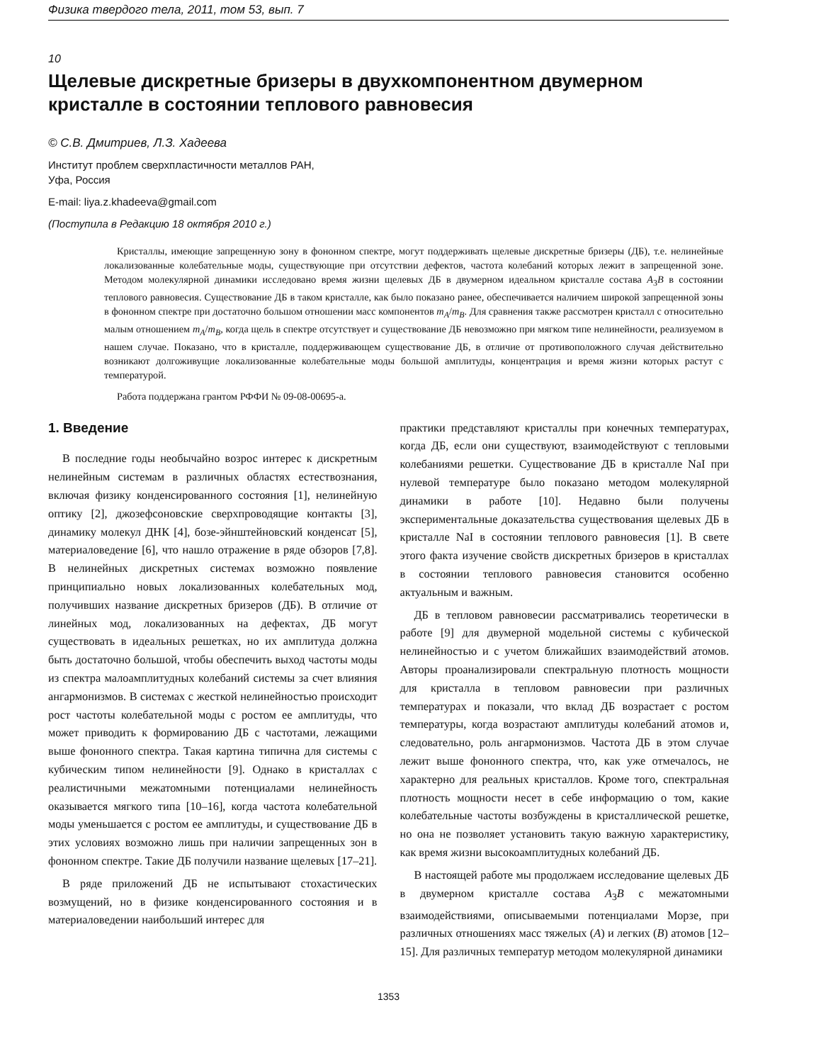Физика твердого тела, 2011, том 53, вып. 7
10
Щелевые дискретные бризеры в двухкомпонентном двумерном кристалле в состоянии теплового равновесия
© С.В. Дмитриев, Л.З. Хадеева
Институт проблем сверхпластичности металлов РАН,
Уфа, Россия
E-mail: liya.z.khadeeva@gmail.com
(Поступила в Редакцию 18 октября 2010 г.)
Кристаллы, имеющие запрещенную зону в фононном спектре, могут поддерживать щелевые дискретные бризеры (ДБ), т.е. нелинейные локализованные колебательные моды, существующие при отсутствии дефектов, частота колебаний которых лежит в запрещенной зоне. Методом молекулярной динамики исследовано время жизни щелевых ДБ в двумерном идеальном кристалле состава A<sub>3</sub>B в состоянии теплового равновесия. Существование ДБ в таком кристалле, как было показано ранее, обеспечивается наличием широкой запрещенной зоны в фононном спектре при достаточно большом отношении масс компонентов m<sub>A</sub>/m<sub>B</sub>. Для сравнения также рассмотрен кристалл с относительно малым отношением m<sub>A</sub>/m<sub>B</sub>, когда щель в спектре отсутствует и существование ДБ невозможно при мягком типе нелинейности, реализуемом в нашем случае. Показано, что в кристалле, поддерживающем существование ДБ, в отличие от противоположного случая действительно возникают долгоживущие локализованные колебательные моды большой амплитуды, концентрация и время жизни которых растут с температурой.
Работа поддержана грантом РФФИ № 09-08-00695-а.
1. Введение
В последние годы необычайно возрос интерес к дискретным нелинейным системам в различных областях естествознания, включая физику конденсированного состояния [1], нелинейную оптику [2], джозефсоновские сверхпроводящие контакты [3], динамику молекул ДНК [4], бозе-эйнштейновский конденсат [5], материаловедение [6], что нашло отражение в ряде обзоров [7,8]. В нелинейных дискретных системах возможно появление принципиально новых локализованных колебательных мод, получивших название дискретных бризеров (ДБ). В отличие от линейных мод, локализованных на дефектах, ДБ могут существовать в идеальных решетках, но их амплитуда должна быть достаточно большой, чтобы обеспечить выход частоты моды из спектра малоамплитудных колебаний системы за счет влияния ангармонизмов. В системах с жесткой нелинейностью происходит рост частоты колебательной моды с ростом ее амплитуды, что может приводить к формированию ДБ с частотами, лежащими выше фононного спектра. Такая картина типична для системы с кубическим типом нелинейности [9]. Однако в кристаллах с реалистичными межатомными потенциалами нелинейность оказывается мягкого типа [10–16], когда частота колебательной моды уменьшается с ростом ее амплитуды, и существование ДБ в этих условиях возможно лишь при наличии запрещенных зон в фононном спектре. Такие ДБ получили название щелевых [17–21].
В ряде приложений ДБ не испытывают стохастических возмущений, но в физике конденсированного состояния и в материаловедении наибольший интерес для
практики представляют кристаллы при конечных температурах, когда ДБ, если они существуют, взаимодействуют с тепловыми колебаниями решетки. Существование ДБ в кристалле NaI при нулевой температуре было показано методом молекулярной динамики в работе [10]. Недавно были получены экспериментальные доказательства существования щелевых ДБ в кристалле NaI в состоянии теплового равновесия [1]. В свете этого факта изучение свойств дискретных бризеров в кристаллах в состоянии теплового равновесия становится особенно актуальным и важным.
ДБ в тепловом равновесии рассматривались теоретически в работе [9] для двумерной модельной системы с кубической нелинейностью и с учетом ближайших взаимодействий атомов. Авторы проанализировали спектральную плотность мощности для кристалла в тепловом равновесии при различных температурах и показали, что вклад ДБ возрастает с ростом температуры, когда возрастают амплитуды колебаний атомов и, следовательно, роль ангармонизмов. Частота ДБ в этом случае лежит выше фононного спектра, что, как уже отмечалось, не характерно для реальных кристаллов. Кроме того, спектральная плотность мощности несет в себе информацию о том, какие колебательные частоты возбуждены в кристаллической решетке, но она не позволяет установить такую важную характеристику, как время жизни высокоамплитудных колебаний ДБ.
В настоящей работе мы продолжаем исследование щелевых ДБ в двумерном кристалле состава A<sub>3</sub>B с межатомными взаимодействиями, описываемыми потенциалами Морзе, при различных отношениях масс тяжелых (A) и легких (B) атомов [12–15]. Для различных температур методом молекулярной динамики
1353